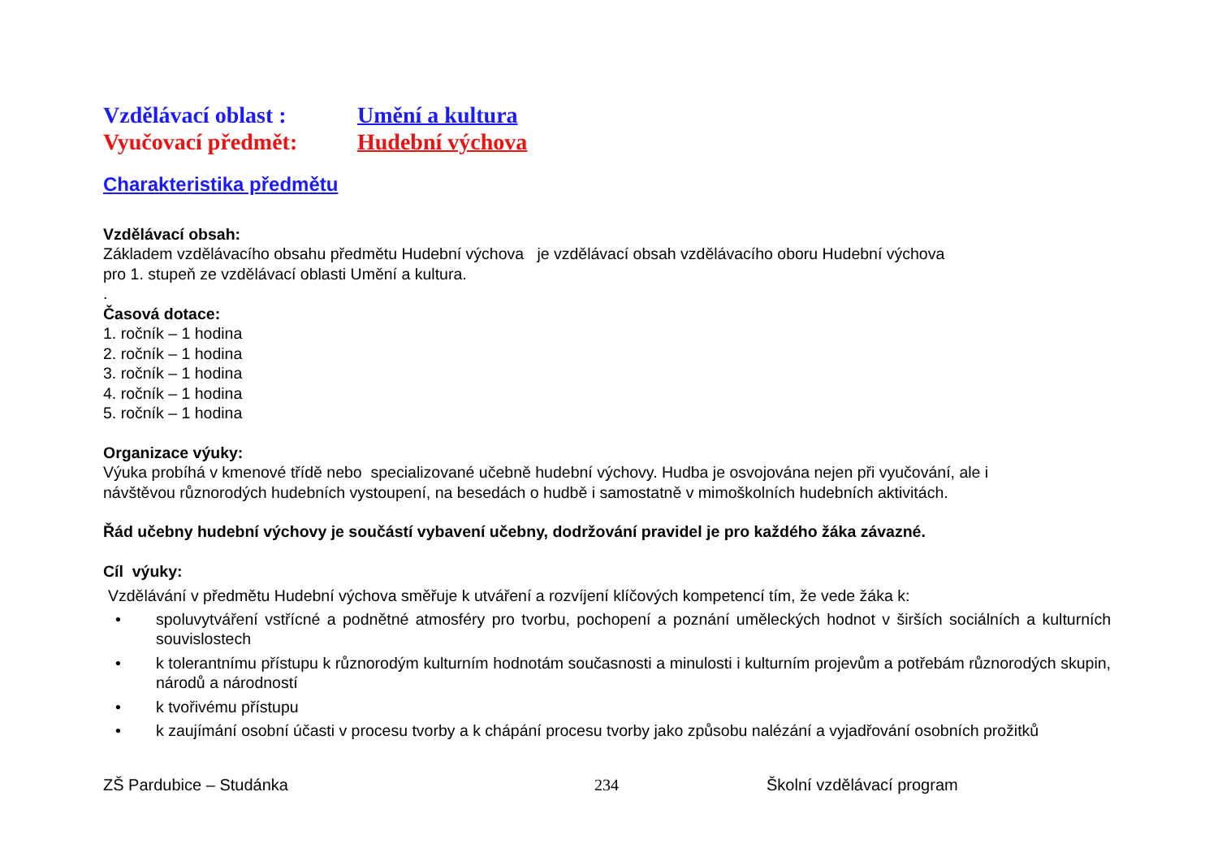Vzdělávací oblast : Umění a kultura
Vyučovací předmět: Hudební výchova
Charakteristika předmětu
Vzdělávací obsah:
Základem vzdělávacího obsahu předmětu Hudební výchova je vzdělávací obsah vzdělávacího oboru Hudební výchova
pro 1. stupeň ze vzdělávací oblasti Umění a kultura.
.
Časová dotace:
1. ročník – 1 hodina
2. ročník – 1 hodina
3. ročník – 1 hodina
4. ročník – 1 hodina
5. ročník – 1 hodina
Organizace výuky:
Výuka probíhá v kmenové třídě nebo specializované učebně hudební výchovy. Hudba je osvojována nejen při vyučování, ale i
návštěvou různorodých hudebních vystoupení, na besedách o hudbě i samostatně v mimoškolních hudebních aktivitách.
Řád učebny hudební výchovy je součástí vybavení učebny, dodržování pravidel je pro každého žáka závazné.
Cíl výuky:
Vzdělávání v předmětu Hudební výchova směřuje k utváření a rozvíjení klíčových kompetencí tím, že vede žáka k:
• spoluvytváření vstřícné a podnětné atmosféry pro tvorbu, pochopení a poznání uměleckých hodnot v širších sociálních a kulturních souvislostech
• k tolerantnímu přístupu k různorodým kulturním hodnotám současnosti a minulosti i kulturním projevům a potřebám různorodých skupin, národů a národností
• k tvořivému přístupu
• k zaujímání osobní účasti v procesu tvorby a k chápání procesu tvorby jako způsobu nalézání a vyjadřování osobních prožitků
ZŠ Pardubice – Studánka 234 Školní vzdělávací program